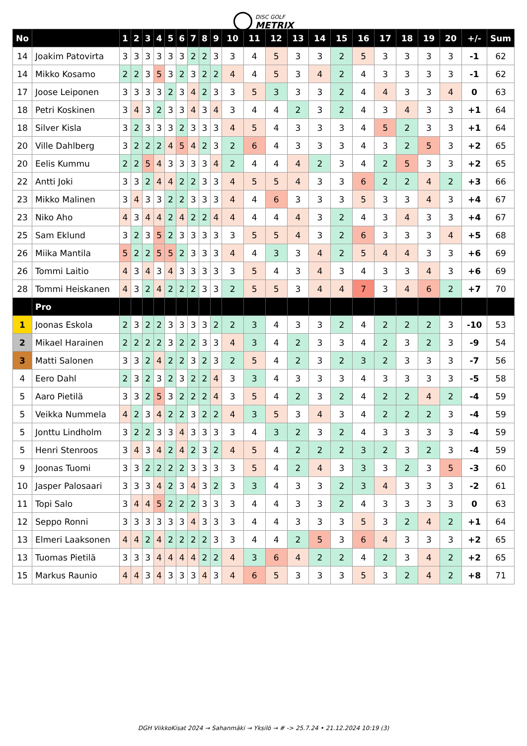DISC GOLF
METRIX
| No | | 1 | 2 | 3 | 4 | 5 | 6 | 7 | 8 | 9 | 10 | 11 | 12 | 13 | 14 | 15 | 16 | 17 | 18 | 19 | 20 | +/- | Sum |
| --- | --- | --- | --- | --- | --- | --- | --- | --- | --- | --- | --- | --- | --- | --- | --- | --- | --- | --- | --- | --- | --- | --- | --- |
| 14 | Joakim Patovirta | 3 | 3 | 3 | 3 | 3 | 3 | 2 | 2 | 3 | 3 | 4 | 5 | 3 | 3 | 2 | 5 | 3 | 3 | 3 | 3 | -1 | 62 |
| 14 | Mikko Kosamo | 2 | 2 | 3 | 5 | 3 | 2 | 3 | 2 | 2 | 4 | 4 | 5 | 3 | 4 | 2 | 4 | 3 | 3 | 3 | 3 | -1 | 62 |
| 17 | Joose Leiponen | 3 | 3 | 3 | 3 | 2 | 3 | 4 | 2 | 3 | 3 | 5 | 3 | 3 | 3 | 2 | 4 | 4 | 3 | 3 | 4 | 0 | 63 |
| 18 | Petri Koskinen | 3 | 4 | 3 | 2 | 3 | 3 | 4 | 3 | 4 | 3 | 4 | 4 | 2 | 3 | 2 | 4 | 3 | 4 | 3 | 3 | +1 | 64 |
| 18 | Silver Kisla | 3 | 2 | 3 | 3 | 3 | 2 | 3 | 3 | 3 | 4 | 5 | 4 | 3 | 3 | 3 | 4 | 5 | 2 | 3 | 3 | +1 | 64 |
| 20 | Ville Dahlberg | 3 | 2 | 2 | 2 | 4 | 5 | 4 | 2 | 3 | 2 | 6 | 4 | 3 | 3 | 3 | 4 | 3 | 2 | 5 | 3 | +2 | 65 |
| 20 | Eelis Kummu | 2 | 2 | 5 | 4 | 3 | 3 | 3 | 3 | 4 | 2 | 4 | 4 | 4 | 2 | 3 | 4 | 2 | 5 | 3 | 3 | +2 | 65 |
| 22 | Antti Joki | 3 | 3 | 2 | 4 | 4 | 2 | 2 | 3 | 3 | 4 | 5 | 5 | 4 | 3 | 3 | 6 | 2 | 2 | 4 | 2 | +3 | 66 |
| 23 | Mikko Malinen | 3 | 4 | 3 | 3 | 2 | 2 | 3 | 3 | 3 | 4 | 4 | 6 | 3 | 3 | 3 | 5 | 3 | 3 | 4 | 3 | +4 | 67 |
| 23 | Niko Aho | 4 | 3 | 4 | 4 | 2 | 4 | 2 | 2 | 4 | 4 | 4 | 4 | 4 | 3 | 2 | 4 | 3 | 4 | 3 | 3 | +4 | 67 |
| 25 | Sam Eklund | 3 | 2 | 3 | 5 | 2 | 3 | 3 | 3 | 3 | 3 | 5 | 5 | 4 | 3 | 2 | 6 | 3 | 3 | 3 | 4 | +5 | 68 |
| 26 | Miika Mantila | 5 | 2 | 2 | 5 | 5 | 2 | 3 | 3 | 3 | 4 | 4 | 3 | 3 | 4 | 2 | 5 | 4 | 4 | 3 | 3 | +6 | 69 |
| 26 | Tommi Laitio | 4 | 3 | 4 | 3 | 4 | 3 | 3 | 3 | 3 | 3 | 5 | 4 | 3 | 4 | 3 | 4 | 3 | 3 | 4 | 3 | +6 | 69 |
| 28 | Tommi Heiskanen | 4 | 3 | 2 | 4 | 2 | 2 | 2 | 3 | 3 | 2 | 5 | 5 | 3 | 4 | 4 | 7 | 3 | 4 | 6 | 2 | +7 | 70 |
| | Pro | | | | | | | | | | | | | | | | | | | | | | |
| 1 | Joonas Eskola | 2 | 3 | 2 | 2 | 3 | 3 | 3 | 3 | 2 | 2 | 3 | 4 | 3 | 3 | 2 | 4 | 2 | 2 | 2 | 3 | -10 | 53 |
| 2 | Mikael Harainen | 2 | 2 | 2 | 2 | 3 | 2 | 2 | 3 | 3 | 4 | 3 | 4 | 2 | 3 | 3 | 4 | 2 | 3 | 2 | 3 | -9 | 54 |
| 3 | Matti Salonen | 3 | 3 | 2 | 4 | 2 | 2 | 3 | 2 | 3 | 2 | 5 | 4 | 2 | 3 | 2 | 3 | 2 | 3 | 3 | 3 | -7 | 56 |
| 4 | Eero Dahl | 2 | 3 | 2 | 3 | 2 | 3 | 2 | 2 | 4 | 3 | 3 | 4 | 3 | 3 | 3 | 4 | 3 | 3 | 3 | 3 | -5 | 58 |
| 5 | Aaro Pietilä | 3 | 3 | 2 | 5 | 3 | 2 | 2 | 2 | 4 | 3 | 5 | 4 | 2 | 3 | 2 | 4 | 2 | 2 | 4 | 2 | -4 | 59 |
| 5 | Veikka Nummela | 4 | 2 | 3 | 4 | 2 | 2 | 3 | 2 | 2 | 4 | 3 | 5 | 3 | 4 | 3 | 4 | 2 | 2 | 2 | 3 | -4 | 59 |
| 5 | Jonttu Lindholm | 3 | 2 | 2 | 3 | 3 | 4 | 3 | 3 | 3 | 3 | 4 | 3 | 2 | 3 | 2 | 4 | 3 | 3 | 3 | 3 | -4 | 59 |
| 5 | Henri Stenroos | 3 | 4 | 3 | 4 | 2 | 4 | 2 | 3 | 2 | 4 | 5 | 4 | 2 | 2 | 2 | 3 | 2 | 3 | 2 | 3 | -4 | 59 |
| 9 | Joonas Tuomi | 3 | 3 | 2 | 2 | 2 | 2 | 3 | 3 | 3 | 3 | 5 | 4 | 2 | 4 | 3 | 3 | 3 | 2 | 3 | 5 | -3 | 60 |
| 10 | Jasper Palosaari | 3 | 3 | 3 | 4 | 2 | 3 | 4 | 3 | 2 | 3 | 3 | 4 | 3 | 3 | 2 | 3 | 4 | 3 | 3 | 3 | -2 | 61 |
| 11 | Topi Salo | 3 | 4 | 4 | 5 | 2 | 2 | 2 | 3 | 3 | 3 | 4 | 4 | 3 | 3 | 2 | 4 | 3 | 3 | 3 | 3 | 0 | 63 |
| 12 | Seppo Ronni | 3 | 3 | 3 | 3 | 3 | 3 | 4 | 3 | 3 | 3 | 4 | 4 | 3 | 3 | 3 | 5 | 3 | 2 | 4 | 2 | +1 | 64 |
| 13 | Elmeri Laaksonen | 4 | 4 | 2 | 4 | 2 | 2 | 2 | 2 | 3 | 3 | 4 | 4 | 2 | 5 | 3 | 6 | 4 | 3 | 3 | 3 | +2 | 65 |
| 13 | Tuomas Pietilä | 3 | 3 | 3 | 4 | 4 | 4 | 4 | 2 | 2 | 4 | 3 | 6 | 4 | 2 | 2 | 4 | 2 | 3 | 4 | 2 | +2 | 65 |
| 15 | Markus Raunio | 4 | 4 | 3 | 4 | 3 | 3 | 3 | 4 | 3 | 4 | 6 | 5 | 3 | 3 | 3 | 5 | 3 | 2 | 4 | 2 | +8 | 71 |
DGH ViikkoKisat 2024 → Sahanmäki → Yksilö → # -> 25.7.24 • 21.12.2024 10:19 (3)